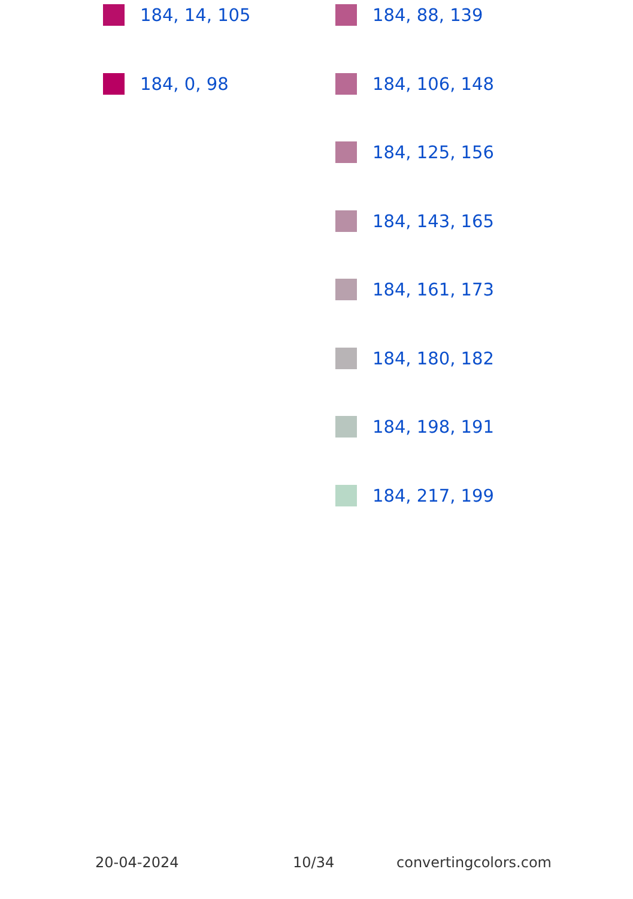184, 14, 105
184, 0, 98
184, 88, 139
184, 106, 148
184, 125, 156
184, 143, 165
184, 161, 173
184, 180, 182
184, 198, 191
184, 217, 199
20-04-2024 10/34 convertingcolors.com